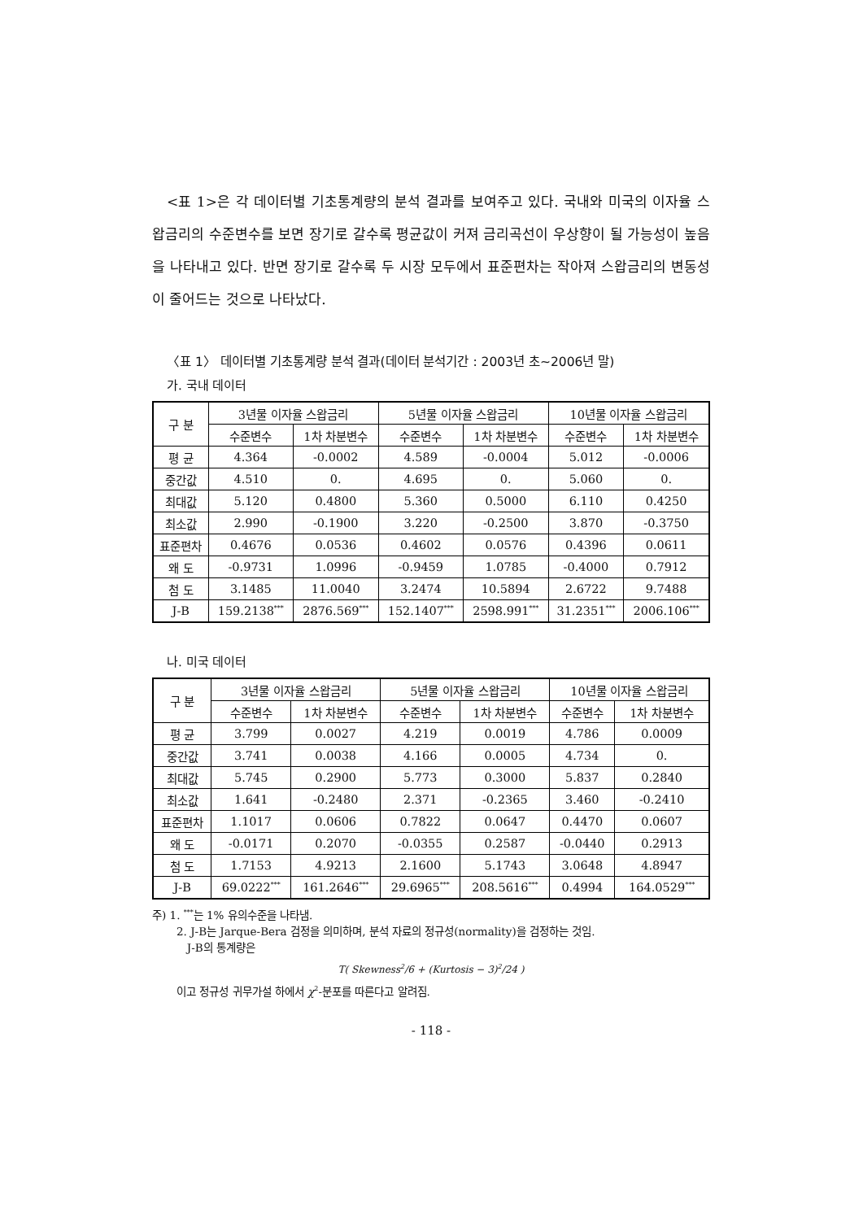<표 1>은 각 데이터별 기초통계량의 분석 결과를 보여주고 있다. 국내와 미국의 이자율 스왑금리의 수준변수를 보면 장기로 갈수록 평균값이 커져 금리곡선이 우상향이 될 가능성이 높음을 나타내고 있다. 반면 장기로 갈수록 두 시장 모두에서 표준편차는 작아져 스왑금리의 변동성이 줄어드는 것으로 나타났다.
〈표 1〉 데이터별 기초통계량 분석 결과(데이터 분석기간 : 2003년 초~2006년 말)
가. 국내 데이터
| 구 분 | 3년물 이자율 스왑금리 | | 5년물 이자율 스왑금리 | | 10년물 이자율 스왑금리 | |
| --- | --- | --- | --- | --- | --- | --- |
| | 수준변수 | 1차 차분변수 | 수준변수 | 1차 차분변수 | 수준변수 | 1차 차분변수 |
| 평 균 | 4.364 | -0.0002 | 4.589 | -0.0004 | 5.012 | -0.0006 |
| 중간값 | 4.510 | 0. | 4.695 | 0. | 5.060 | 0. |
| 최대값 | 5.120 | 0.4800 | 5.360 | 0.5000 | 6.110 | 0.4250 |
| 최소값 | 2.990 | -0.1900 | 3.220 | -0.2500 | 3.870 | -0.3750 |
| 표준편차 | 0.4676 | 0.0536 | 0.4602 | 0.0576 | 0.4396 | 0.0611 |
| 왜 도 | -0.9731 | 1.0996 | -0.9459 | 1.0785 | -0.4000 | 0.7912 |
| 첨 도 | 3.1485 | 11.0040 | 3.2474 | 10.5894 | 2.6722 | 9.7488 |
| J-B | 159.2138<sup>***</sup> | 2876.569<sup>***</sup> | 152.1407<sup>***</sup> | 2598.991<sup>***</sup> | 31.2351<sup>***</sup> | 2006.106<sup>***</sup> |
나. 미국 데이터
| 구 분 | 3년물 이자율 스왑금리 | | 5년물 이자율 스왑금리 | | 10년물 이자율 스왑금리 | |
| --- | --- | --- | --- | --- | --- | --- |
| | 수준변수 | 1차 차분변수 | 수준변수 | 1차 차분변수 | 수준변수 | 1차 차분변수 |
| 평 균 | 3.799 | 0.0027 | 4.219 | 0.0019 | 4.786 | 0.0009 |
| 중간값 | 3.741 | 0.0038 | 4.166 | 0.0005 | 4.734 | 0. |
| 최대값 | 5.745 | 0.2900 | 5.773 | 0.3000 | 5.837 | 0.2840 |
| 최소값 | 1.641 | -0.2480 | 2.371 | -0.2365 | 3.460 | -0.2410 |
| 표준편차 | 1.1017 | 0.0606 | 0.7822 | 0.0647 | 0.4470 | 0.0607 |
| 왜 도 | -0.0171 | 0.2070 | -0.0355 | 0.2587 | -0.0440 | 0.2913 |
| 첨 도 | 1.7153 | 4.9213 | 2.1600 | 5.1743 | 3.0648 | 4.8947 |
| J-B | 69.0222<sup>***</sup> | 161.2646<sup>***</sup> | 29.6965<sup>***</sup> | 208.5616<sup>***</sup> | 0.4994 | 164.0529<sup>***</sup> |
주) 1. <sup>***</sup>는 1% 유의수준을 나타냄.
2. J-B는 Jarque-Bera 검정을 의미하며, 분석 자료의 정규성(normality)을 검정하는 것임.
J-B의 통계량은
T( Skewness<sup>2</sup>/6 + (Kurtosis − 3)<sup>2</sup>/24 )
이고 정규성 귀무가설 하에서 χ<sup>2</sup>-분포를 따른다고 알려짐.
- 118 -